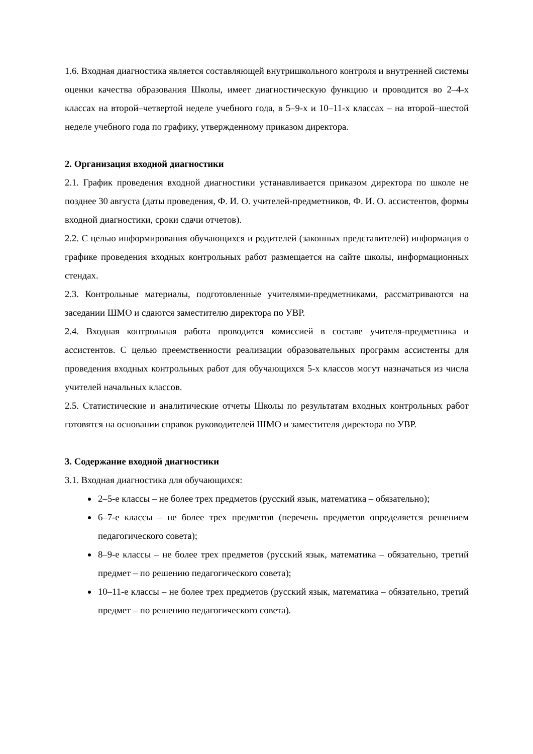1.6. Входная диагностика является составляющей внутришкольного контроля и внутренней системы оценки качества образования Школы, имеет диагностическую функцию и проводится во 2–4-х классах на второй–четвертой неделе учебного года, в 5–9-х и 10–11-х классах – на второй–шестой неделе учебного года по графику, утвержденному приказом директора.
2. Организация входной диагностики
2.1. График проведения входной диагностики устанавливается приказом директора по школе не позднее 30 августа (даты проведения, Ф. И. О. учителей-предметников, Ф. И. О. ассистентов, формы входной диагностики, сроки сдачи отчетов).
2.2. С целью информирования обучающихся и родителей (законных представителей) информация о графике проведения входных контрольных работ размещается на сайте школы, информационных стендах.
2.3. Контрольные материалы, подготовленные учителями-предметниками, рассматриваются на заседании ШМО и сдаются заместителю директора по УВР.
2.4. Входная контрольная работа проводится комиссией в составе учителя-предметника и ассистентов. С целью преемственности реализации образовательных программ ассистенты для проведения входных контрольных работ для обучающихся 5-х классов могут назначаться из числа учителей начальных классов.
2.5. Статистические и аналитические отчеты Школы по результатам входных контрольных работ готовятся на основании справок руководителей ШМО и заместителя директора по УВР.
3. Содержание входной диагностики
3.1. Входная диагностика для обучающихся:
2–5-е классы – не более трех предметов (русский язык, математика – обязательно);
6–7-е классы – не более трех предметов (перечень предметов определяется решением педагогического совета);
8–9-е классы – не более трех предметов (русский язык, математика – обязательно, третий предмет – по решению педагогического совета);
10–11-е классы – не более трех предметов (русский язык, математика – обязательно, третий предмет – по решению педагогического совета).